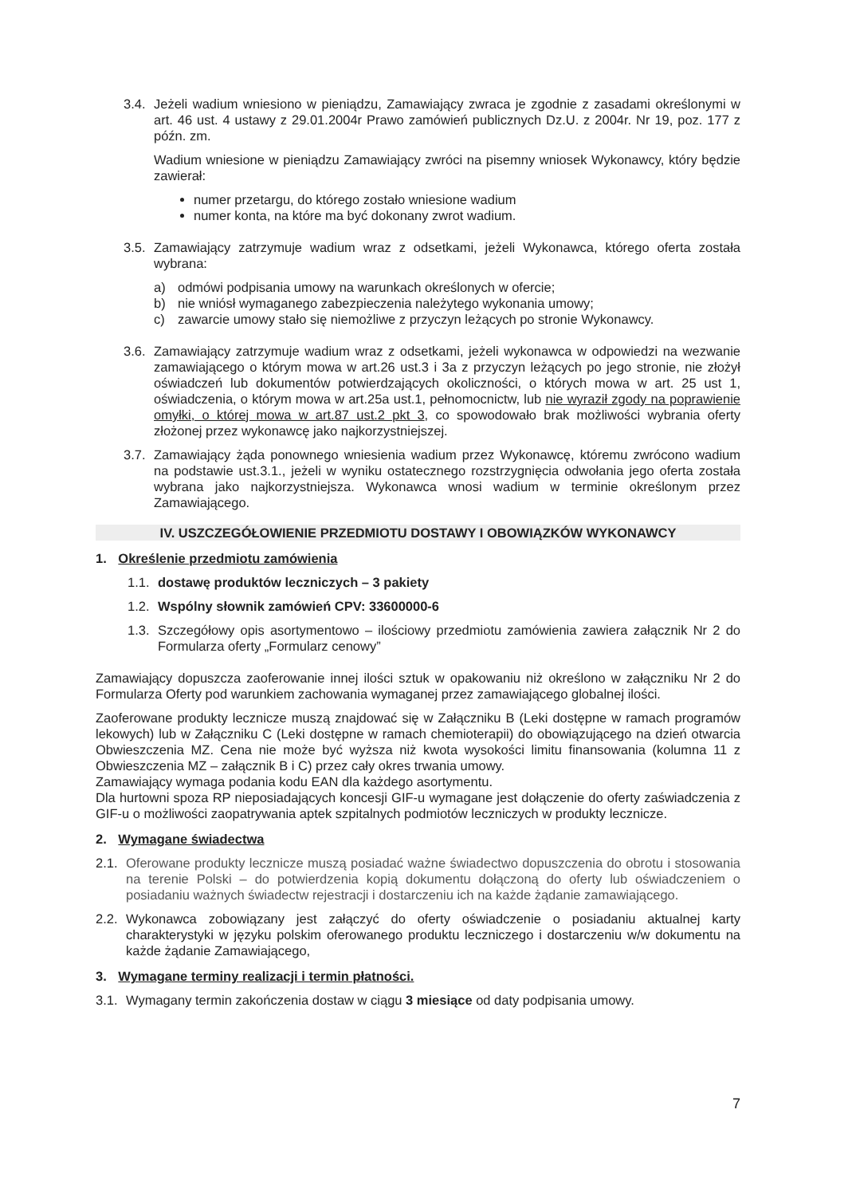3.4.
Jeżeli wadium wniesiono w pieniądzu, Zamawiający zwraca je zgodnie z zasadami określonymi w art. 46 ust. 4 ustawy z 29.01.2004r Prawo zamówień publicznych Dz.U. z 2004r. Nr 19, poz. 177 z późn. zm.
Wadium wniesione w pieniądzu Zamawiający zwróci na pisemny wniosek Wykonawcy, który będzie zawierał:
numer przetargu, do którego zostało wniesione wadium
numer konta, na które ma być dokonany zwrot wadium.
3.5.
Zamawiający zatrzymuje wadium wraz z odsetkami, jeżeli Wykonawca, którego oferta została wybrana:
a) odmówi podpisania umowy na warunkach określonych w ofercie;
b) nie wniósł wymaganego zabezpieczenia należytego wykonania umowy;
c) zawarcie umowy stało się niemożliwe z przyczyn leżących po stronie Wykonawcy.
3.6.
Zamawiający zatrzymuje wadium wraz z odsetkami, jeżeli wykonawca w odpowiedzi na wezwanie zamawiającego o którym mowa w art.26 ust.3 i 3a z przyczyn leżących po jego stronie, nie złożył oświadczeń lub dokumentów potwierdzających okoliczności, o których mowa w art. 25 ust 1, oświadczenia, o którym mowa w art.25a ust.1, pełnomocnictw, lub nie wyraził zgody na poprawienie omyłki, o której mowa w art.87 ust.2 pkt 3, co spowodowało brak możliwości wybrania oferty złożonej przez wykonawcę jako najkorzystniejszej.
3.7.
Zamawiający żąda ponownego wniesienia wadium przez Wykonawcę, któremu zwrócono wadium na podstawie ust.3.1., jeżeli w wyniku ostatecznego rozstrzygnięcia odwołania jego oferta została wybrana jako najkorzystniejsza. Wykonawca wnosi wadium w terminie określonym przez Zamawiającego.
IV. USZCZEGÓŁOWIENIE PRZEDMIOTU DOSTAWY I OBOWIĄZKÓW WYKONAWCY
1. Określenie przedmiotu zamówienia
1.1.
dostawę produktów leczniczych – 3 pakiety
1.2.
Wspólny słownik zamówień CPV: 33600000-6
1.3.
Szczegółowy opis asortymentowo – ilościowy przedmiotu zamówienia zawiera załącznik Nr 2 do Formularza oferty „Formularz cenowy”
Zamawiający dopuszcza zaoferowanie innej ilości sztuk w opakowaniu niż określono w załączniku Nr 2 do Formularza Oferty pod warunkiem zachowania wymaganej przez zamawiającego globalnej ilości.
Zaoferowane produkty lecznicze muszą znajdować się w Załączniku B (Leki dostępne w ramach programów lekowych) lub w Załączniku C (Leki dostępne w ramach chemioterapii) do obowiązującego na dzień otwarcia Obwieszczenia MZ. Cena nie może być wyższa niż kwota wysokości limitu finansowania (kolumna 11 z Obwieszczenia MZ – załącznik B i C) przez cały okres trwania umowy.
Zamawiający wymaga podania kodu EAN dla każdego asortymentu.
Dla hurtowni spoza RP nieposiadających koncesji GIF-u wymagane jest dołączenie do oferty zaświadczenia z GIF-u o możliwości zaopatrywania aptek szpitalnych podmiotów leczniczych w produkty lecznicze.
2. Wymagane świadectwa
2.1.
Oferowane produkty lecznicze muszą posiadać ważne świadectwo dopuszczenia do obrotu i stosowania na terenie Polski – do potwierdzenia kopią dokumentu dołączoną do oferty lub oświadczeniem o posiadaniu ważnych świadectw rejestracji i dostarczeniu ich na każde żądanie zamawiającego.
2.2.
Wykonawca zobowiązany jest załączyć do oferty oświadczenie o posiadaniu aktualnej karty charakterystyki w języku polskim oferowanego produktu leczniczego i dostarczeniu w/w dokumentu na każde żądanie Zamawiającego,
3. Wymagane terminy realizacji i termin płatności.
3.1.
Wymagany termin zakończenia dostaw w ciągu 3 miesiące od daty podpisania umowy.
7